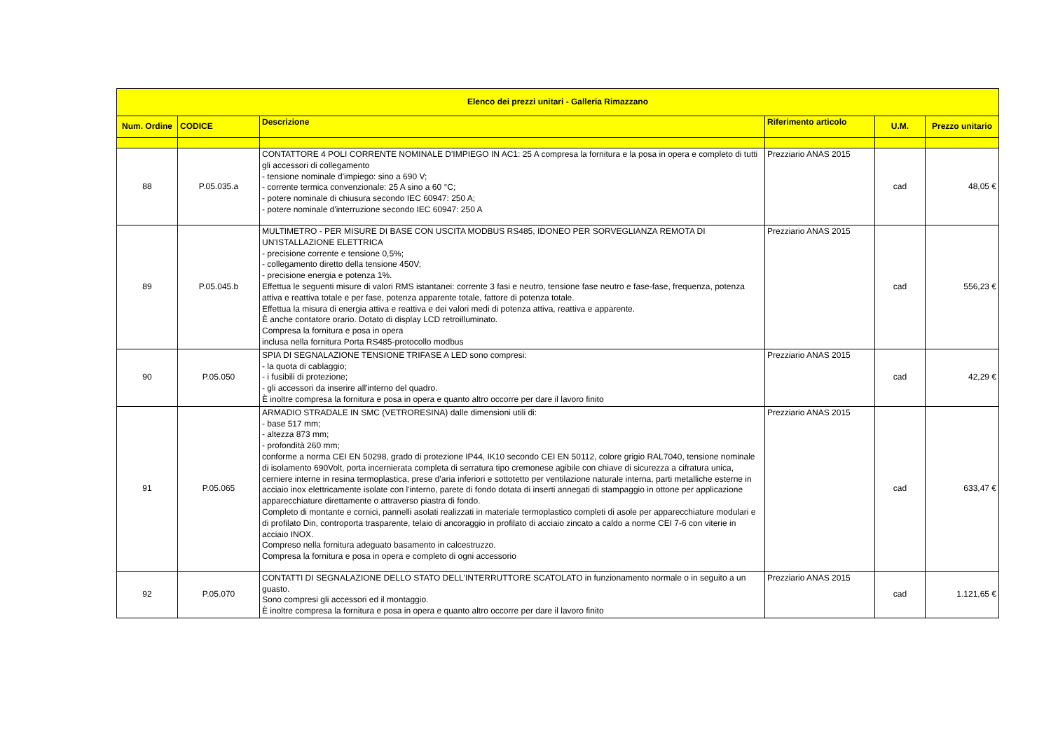| Elenco dei prezzi unitari - Galleria Rimazzano | | | | | |
| --- | --- | --- | --- | --- | --- |
| Num. Ordine | CODICE | Descrizione | Riferimento articolo | U.M. | Prezzo unitario |
| 88 | P.05.035.a | CONTATTORE 4 POLI CORRENTE NOMINALE D'IMPIEGO IN AC1: 25 A compresa la fornitura e la posa in opera e completo di tutti gli accessori di collegamento - tensione nominale d'impiego: sino a 690 V; - corrente termica convenzionale: 25 A sino a 60 °C; - potere nominale di chiusura secondo IEC 60947: 250 A; - potere nominale d'interruzione secondo IEC 60947: 250 A | Prezziario ANAS 2015 | cad | 48,05 € |
| 89 | P.05.045.b | MULTIMETRO - PER MISURE DI BASE CON USCITA MODBUS RS485, IDONEO PER SORVEGLIANZA REMOTA DI UN'ISTALLAZIONE ELETTRICA - precisione corrente e tensione 0,5%; - collegamento diretto della tensione 450V; - precisione energia e potenza 1%. Effettua le seguenti misure di valori RMS istantanei: corrente 3 fasi e neutro, tensione fase neutro e fase-fase, frequenza, potenza attiva e reattiva totale e per fase, potenza apparente totale, fattore di potenza totale. Effettua la misura di energia attiva e reattiva e dei valori medi di potenza attiva, reattiva e apparente. È anche contatore orario. Dotato di display LCD retroilluminato. Compresa la fornitura e posa in opera inclusa nella fornitura Porta RS485-protocollo modbus | Prezziario ANAS 2015 | cad | 556,23 € |
| 90 | P.05.050 | SPIA DI SEGNALAZIONE TENSIONE TRIFASE A LED sono compresi: - la quota di cablaggio; - i fusibili di protezione; - gli accessori da inserire all'interno del quadro. È inoltre compresa la fornitura e posa in opera e quanto altro occorre per dare il lavoro finito | Prezziario ANAS 2015 | cad | 42,29 € |
| 91 | P.05.065 | ARMADIO STRADALE IN SMC (VETRORESINA) dalle dimensioni utili di: - base 517 mm; - altezza 873 mm; - profondità 260 mm; conforme a norma CEI EN 50298, grado di protezione IP44, IK10 secondo CEI EN 50112, colore grigio RAL7040, tensione nominale di isolamento 690Volt, porta incernierata completa di serratura tipo cremonese agibile con chiave di sicurezza a cifratura unica, cerniere interne in resina termoplastica, prese d'aria inferiori e sottotetto per ventilazione naturale interna, parti metalliche esterne in acciaio inox elettricamente isolate con l'interno, parete di fondo dotata di inserti annegati di stampaggio in ottone per applicazione apparecchiature direttamente o attraverso piastra di fondo. Completo di montante e cornici, pannelli asolati realizzati in materiale termoplastico completi di asole per apparecchiature modulari e di profilato Din, controporta trasparente, telaio di ancoraggio in profilato di acciaio zincato a caldo a norme CEI 7-6 con viterie in acciaio INOX. Compreso nella fornitura adeguato basamento in calcestruzzo. Compresa la fornitura e posa in opera e completo di ogni accessorio | Prezziario ANAS 2015 | cad | 633,47 € |
| 92 | P.05.070 | CONTATTI DI SEGNALAZIONE DELLO STATO DELL'INTERRUTTORE SCATOLATO in funzionamento normale o in seguito a un guasto. Sono compresi gli accessori ed il montaggio. È inoltre compresa la fornitura e posa in opera e quanto altro occorre per dare il lavoro finito | Prezziario ANAS 2015 | cad | 1.121,65 € |